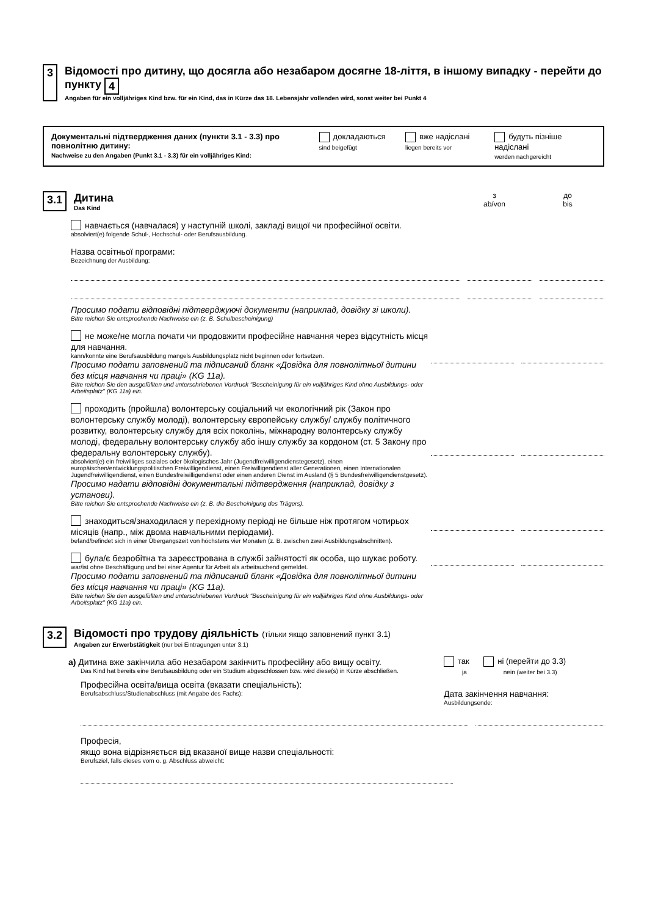3
Відомості про дитину, що досягла або незабаром досягне 18-ліття, в іншому випадку - перейти до пункту 4
Angaben für ein volljähriges Kind bzw. für ein Kind, das in Kürze das 18. Lebensjahr vollenden wird, sonst weiter bei Punkt 4
Документальні підтвердження даних (пункти 3.1 - 3.3) про повнолітню дитину:
Nachweise zu den Angaben (Punkt 3.1 - 3.3) für ein volljähriges Kind:
докладаються
sind beigefügt
вже надіслані
liegen bereits vor
будуть пізніше надіслані
werden nachgereicht
3.1
Дитина
Das Kind
з
ab/von
до
bis
навчається (навчалася) у наступній школі, закладі вищої чи професійної освіти.
absolviert(e) folgende Schul-, Hochschul- oder Berufsausbildung.
Назва освітньої програми:
Bezeichnung der Ausbildung:
Просимо подати відповідні підтверджуючі документи (наприклад, довідку зі школи).
Bitte reichen Sie entsprechende Nachweise ein (z. B. Schulbescheinigung)
не може/не могла почати чи продовжити професійне навчання через відсутність місця для навчання.
kann/konnte eine Berufsausbildung mangels Ausbildungsplatz nicht beginnen oder fortsetzen.
Просимо подати заповнений та підписаний бланк «Довідка для повнолітньої дитини без місця навчання чи праці» (KG 11a).
Bitte reichen Sie den ausgefüllten und unterschriebenen Vordruck "Bescheinigung für ein volljähriges Kind ohne Ausbildungs- oder Arbeitsplatz" (KG 11a) ein.
проходить (пройшла) волонтерську соціальний чи екологічний рік (Закон про волонтерську службу молоді), волонтерську європейську службу/ службу політичного розвитку, волонтерську службу для всіх поколінь, міжнародну волонтерську службу молоді, федеральну волонтерську службу або іншу службу за кордоном (ст. 5 Закону про федеральну волонтерську службу).
absolviert(e) ein freiwilliges soziales oder ökologisches Jahr (Jugendfreiwilligendienstegesetz), einen europäischen/entwicklungspolitischen Freiwilligendienst, einen Freiwilligendienst aller Generationen, einen Internationalen Jugendfreiwilligendienst, einen Bundesfreiwilligendienst oder einen anderen Dienst im Ausland (§ 5 Bundesfreiwilligendienstgesetz).
Просимо надати відповідні документальні підтвердження (наприклад, довідку з установи).
Bitte reichen Sie entsprechende Nachweise ein (z. B. die Bescheinigung des Trägers).
знаходиться/знаходилася у перехідному періоді не більше ніж протягом чотирьох місяців (напр., між двома навчальними періодами).
befand/befindet sich in einer Übergangszeit von höchstens vier Monaten (z. B. zwischen zwei Ausbildungsabschnitten).
була/є безробітна та зареєстрована в службі зайнятості як особа, що шукає роботу.
war/ist ohne Beschäftigung und bei einer Agentur für Arbeit als arbeitsuchend gemeldet.
Просимо подати заповнений та підписаний бланк «Довідка для повнолітньої дитини без місця навчання чи праці» (KG 11a).
Bitte reichen Sie den ausgefüllten und unterschriebenen Vordruck "Bescheinigung für ein volljähriges Kind ohne Ausbildungs- oder Arbeitsplatz" (KG 11a) ein.
3.2
Відомості про трудову діяльність (тільки якщо заповнений пункт 3.1)
Angaben zur Erwerbstätigkeit (nur bei Eintragungen unter 3.1)
а) Дитина вже закінчила або незабаром закінчить професійну або вищу освіту.
Das Kind hat bereits eine Berufsausbildung oder ein Studium abgeschlossen bzw. wird diese(s) in Kürze abschließen.
Професійна освіта/вища освіта (вказати спеціальність):
Berufsabschluss/Studienabschluss (mit Angabe des Fachs):
так ні (перейти до 3.3)
ja nein (weiter bei 3.3)
Дата закінчення навчання:
Ausbildungsende:
Професія,
якщо вона відрізняється від вказаної вище назви спеціальності:
Berufsziel, falls dieses vom o. g. Abschluss abweicht: